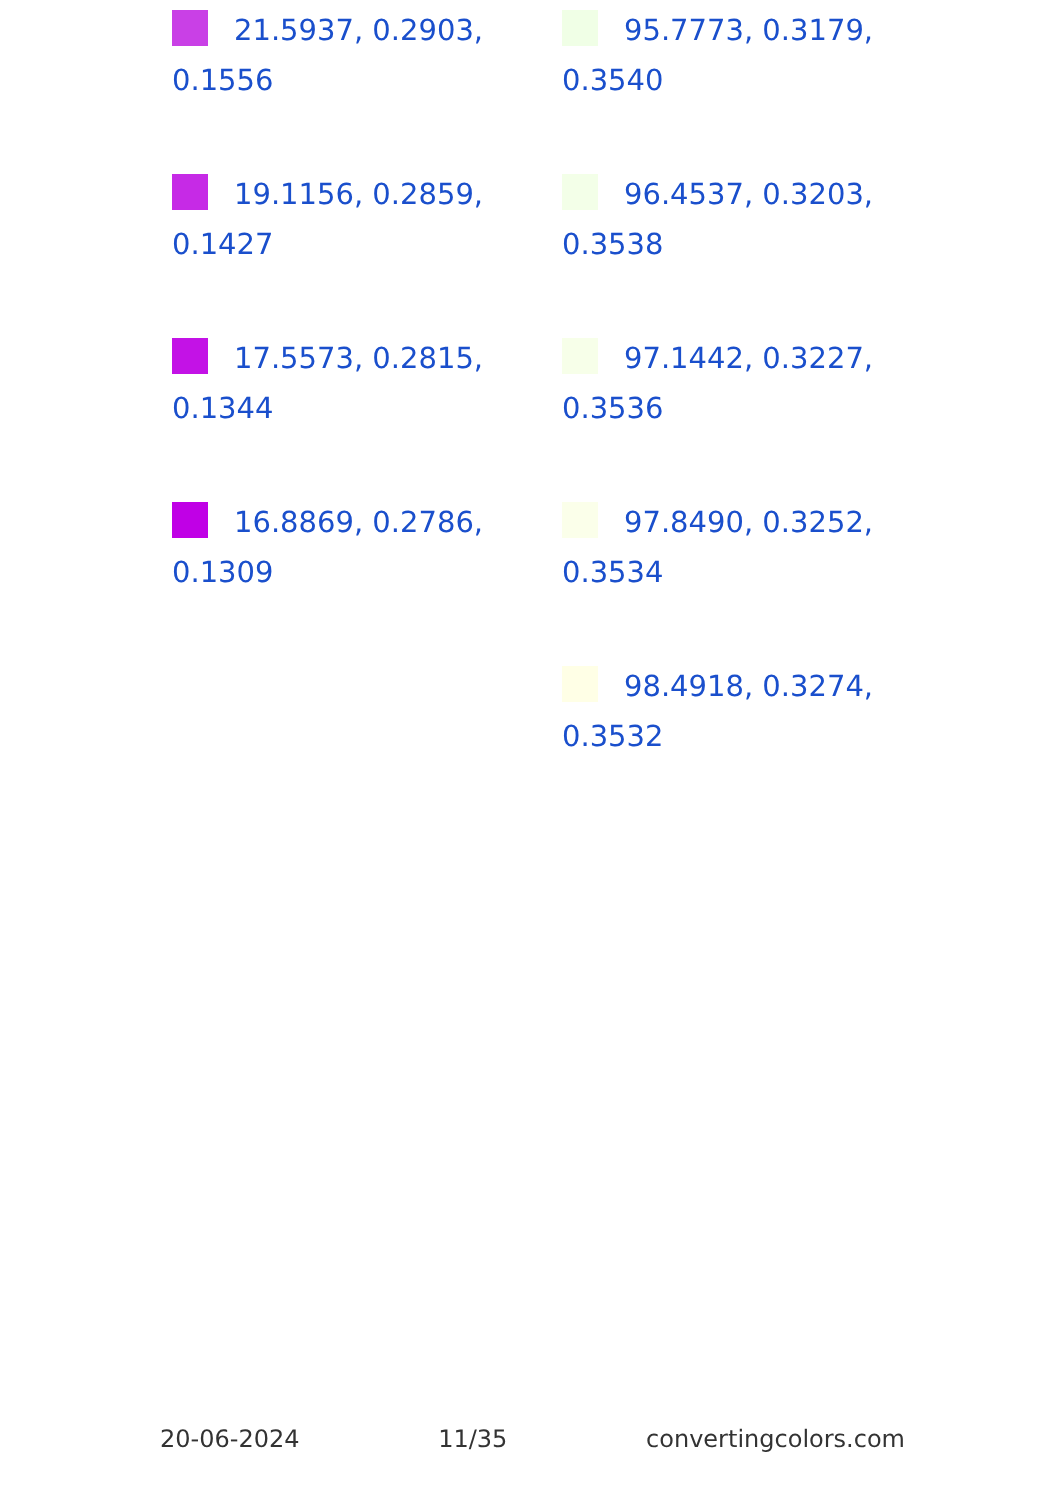21.5937, 0.2903,
0.1556
95.7773, 0.3179,
0.3540
19.1156, 0.2859,
0.1427
96.4537, 0.3203,
0.3538
17.5573, 0.2815,
0.1344
97.1442, 0.3227,
0.3536
16.8869, 0.2786,
0.1309
97.8490, 0.3252,
0.3534
98.4918, 0.3274,
0.3532
20-06-2024 11/35 convertingcolors.com